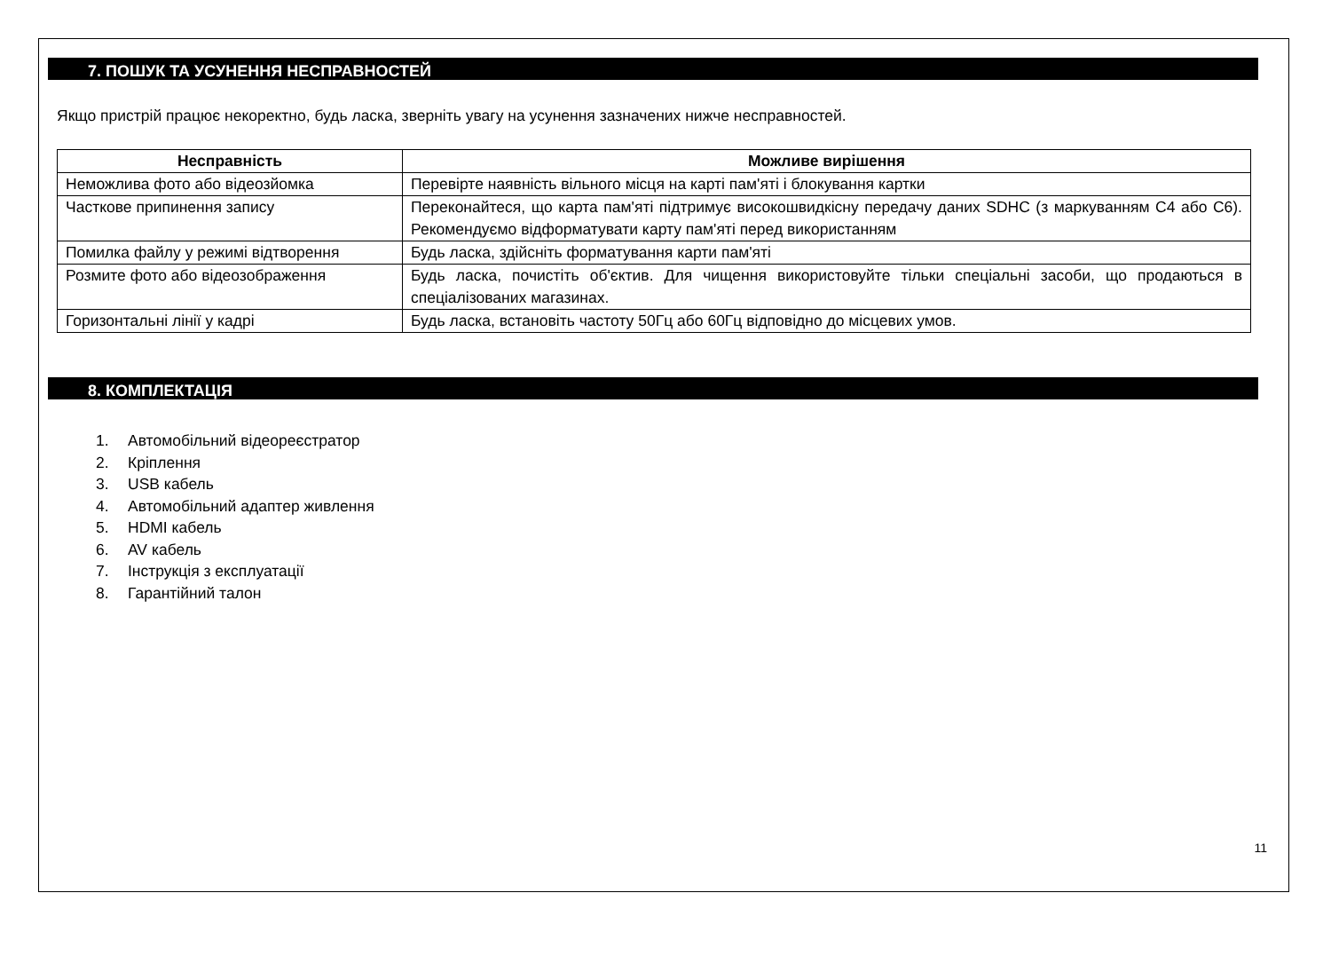7. ПОШУК ТА УСУНЕННЯ НЕСПРАВНОСТЕЙ
Якщо пристрій працює некоректно, будь ласка, зверніть увагу на усунення зазначених нижче несправностей.
| Несправність | Можливе вирішення |
| --- | --- |
| Неможлива фото або відеозйомка | Перевірте наявність вільного місця на карті пам'яті і блокування картки |
| Часткове припинення запису | Переконайтеся, що карта пам'яті підтримує високошвидкісну передачу даних SDHC (з маркуванням C4 або C6). Рекомендуємо відформатувати карту пам'яті перед використанням |
| Помилка файлу у режимі відтворення | Будь ласка, здійсніть форматування карти пам'яті |
| Розмите фото або відеозображення | Будь ласка, почистіть об'єктив. Для чищення використовуйте тільки спеціальні засоби, що продаються в спеціалізованих магазинах. |
| Горизонтальні лінії у кадрі | Будь ласка, встановіть частоту 50Гц або 60Гц відповідно до місцевих умов. |
8. КОМПЛЕКТАЦІЯ
1. Автомобільний відеореєстратор
2. Кріплення
3. USB кабель
4. Автомобільний адаптер живлення
5. HDMI кабель
6. AV кабель
7. Інструкція з експлуатації
8. Гарантійний талон
11